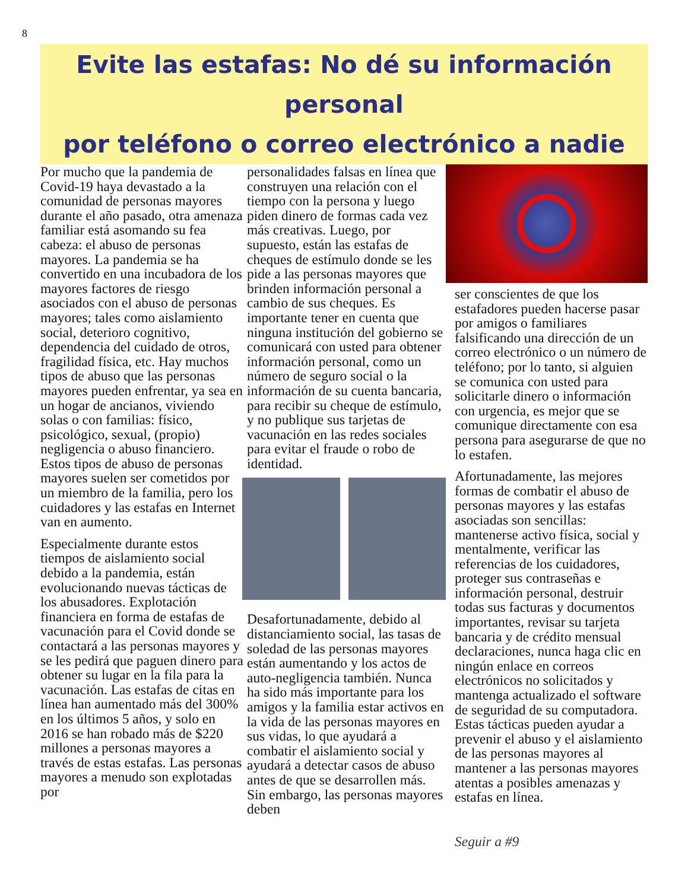8
Evite las estafas: No dé su información personal
por teléfono o correo electrónico a nadie
Por mucho que la pandemia de Covid-19 haya devastado a la comunidad de personas mayores durante el año pasado, otra amenaza familiar está asomando su fea cabeza: el abuso de personas mayores. La pandemia se ha convertido en una incubadora de los mayores factores de riesgo asociados con el abuso de personas mayores; tales como aislamiento social, deterioro cognitivo, dependencia del cuidado de otros, fragilidad física, etc. Hay muchos tipos de abuso que las personas mayores pueden enfrentar, ya sea en un hogar de ancianos, viviendo solas o con familias: físico, psicológico, sexual, (propio) negligencia o abuso financiero. Estos tipos de abuso de personas mayores suelen ser cometidos por un miembro de la familia, pero los cuidadores y las estafas en Internet van en aumento.
Especialmente durante estos tiempos de aislamiento social debido a la pandemia, están evolucionando nuevas tácticas de los abusadores. Explotación financiera en forma de estafas de vacunación para el Covid donde se contactará a las personas mayores y se les pedirá que paguen dinero para obtener su lugar en la fila para la vacunación. Las estafas de citas en línea han aumentado más del 300% en los últimos 5 años, y solo en 2016 se han robado más de $220 millones a personas mayores a través de estas estafas. Las personas mayores a menudo son explotadas por
personalidades falsas en línea que construyen una relación con el tiempo con la persona y luego piden dinero de formas cada vez más creativas. Luego, por supuesto, están las estafas de cheques de estímulo donde se les pide a las personas mayores que brinden información personal a cambio de sus cheques. Es importante tener en cuenta que ninguna institución del gobierno se comunicará con usted para obtener información personal, como un número de seguro social o la información de su cuenta bancaria, para recibir su cheque de estímulo, y no publique sus tarjetas de vacunación en las redes sociales para evitar el fraude o robo de identidad.
Desafortunadamente, debido al distanciamiento social, las tasas de soledad de las personas mayores están aumentando y los actos de auto-negligencia también. Nunca ha sido más importante para los amigos y la familia estar activos en la vida de las personas mayores en sus vidas, lo que ayudará a combatir el aislamiento social y ayudará a detectar casos de abuso antes de que se desarrollen más. Sin embargo, las personas mayores deben
ser conscientes de que los estafadores pueden hacerse pasar por amigos o familiares falsificando una dirección de un correo electrónico o un número de teléfono; por lo tanto, si alguien se comunica con usted para solicitarle dinero o información con urgencia, es mejor que se comunique directamente con esa persona para asegurarse de que no lo estafen.
Afortunadamente, las mejores formas de combatir el abuso de personas mayores y las estafas asociadas son sencillas: mantenerse activo física, social y mentalmente, verificar las referencias de los cuidadores, proteger sus contraseñas e información personal, destruir todas sus facturas y documentos importantes, revisar su tarjeta bancaria y de crédito mensual declaraciones, nunca haga clic en ningún enlace en correos electrónicos no solicitados y mantenga actualizado el software de seguridad de su computadora. Estas tácticas pueden ayudar a prevenir el abuso y el aislamiento de las personas mayores al mantener a las personas mayores atentas a posibles amenazas y estafas en línea.
Seguir a #9